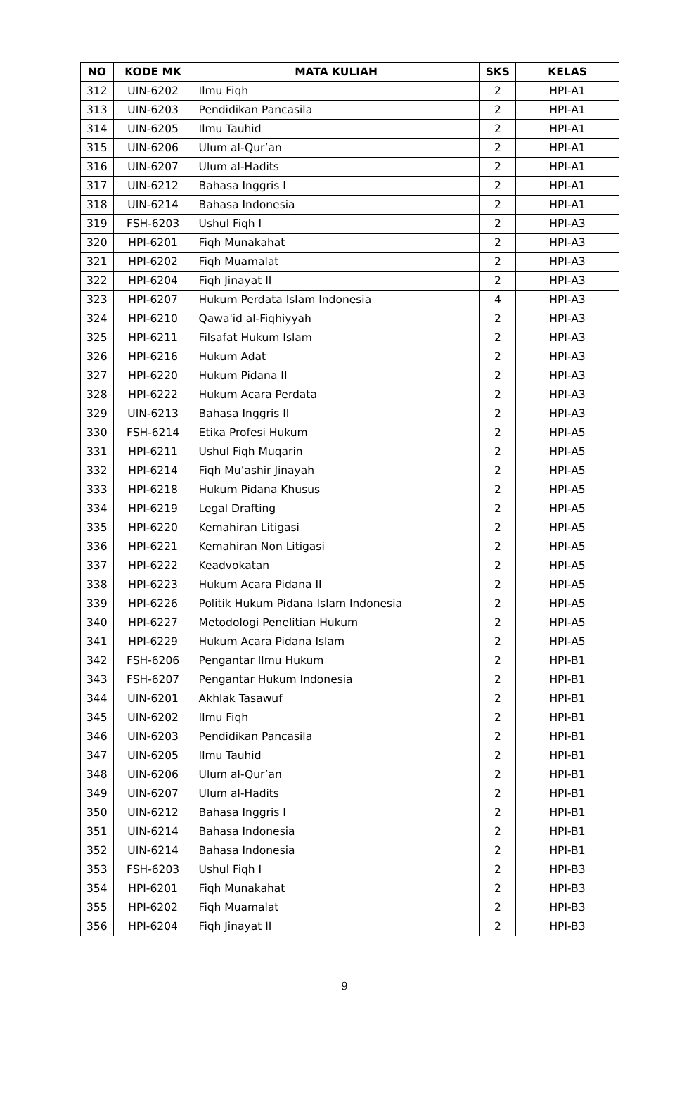| NO | KODE MK | MATA KULIAH | SKS | KELAS |
| --- | --- | --- | --- | --- |
| 312 | UIN-6202 | Ilmu Fiqh | 2 | HPI-A1 |
| 313 | UIN-6203 | Pendidikan Pancasila | 2 | HPI-A1 |
| 314 | UIN-6205 | Ilmu Tauhid | 2 | HPI-A1 |
| 315 | UIN-6206 | Ulum al-Qur’an | 2 | HPI-A1 |
| 316 | UIN-6207 | Ulum al-Hadits | 2 | HPI-A1 |
| 317 | UIN-6212 | Bahasa Inggris I | 2 | HPI-A1 |
| 318 | UIN-6214 | Bahasa Indonesia | 2 | HPI-A1 |
| 319 | FSH-6203 | Ushul Fiqh I | 2 | HPI-A3 |
| 320 | HPI-6201 | Fiqh Munakahat | 2 | HPI-A3 |
| 321 | HPI-6202 | Fiqh Muamalat | 2 | HPI-A3 |
| 322 | HPI-6204 | Fiqh Jinayat II | 2 | HPI-A3 |
| 323 | HPI-6207 | Hukum Perdata Islam Indonesia | 4 | HPI-A3 |
| 324 | HPI-6210 | Qawa'id al-Fiqhiyyah | 2 | HPI-A3 |
| 325 | HPI-6211 | Filsafat Hukum Islam | 2 | HPI-A3 |
| 326 | HPI-6216 | Hukum Adat | 2 | HPI-A3 |
| 327 | HPI-6220 | Hukum Pidana II | 2 | HPI-A3 |
| 328 | HPI-6222 | Hukum Acara Perdata | 2 | HPI-A3 |
| 329 | UIN-6213 | Bahasa Inggris II | 2 | HPI-A3 |
| 330 | FSH-6214 | Etika Profesi Hukum | 2 | HPI-A5 |
| 331 | HPI-6211 | Ushul Fiqh Muqarin | 2 | HPI-A5 |
| 332 | HPI-6214 | Fiqh Mu’ashir Jinayah | 2 | HPI-A5 |
| 333 | HPI-6218 | Hukum Pidana Khusus | 2 | HPI-A5 |
| 334 | HPI-6219 | Legal Drafting | 2 | HPI-A5 |
| 335 | HPI-6220 | Kemahiran Litigasi | 2 | HPI-A5 |
| 336 | HPI-6221 | Kemahiran Non Litigasi | 2 | HPI-A5 |
| 337 | HPI-6222 | Keadvokatan | 2 | HPI-A5 |
| 338 | HPI-6223 | Hukum Acara Pidana II | 2 | HPI-A5 |
| 339 | HPI-6226 | Politik Hukum Pidana Islam Indonesia | 2 | HPI-A5 |
| 340 | HPI-6227 | Metodologi Penelitian Hukum | 2 | HPI-A5 |
| 341 | HPI-6229 | Hukum Acara Pidana Islam | 2 | HPI-A5 |
| 342 | FSH-6206 | Pengantar Ilmu Hukum | 2 | HPI-B1 |
| 343 | FSH-6207 | Pengantar Hukum Indonesia | 2 | HPI-B1 |
| 344 | UIN-6201 | Akhlak Tasawuf | 2 | HPI-B1 |
| 345 | UIN-6202 | Ilmu Fiqh | 2 | HPI-B1 |
| 346 | UIN-6203 | Pendidikan Pancasila | 2 | HPI-B1 |
| 347 | UIN-6205 | Ilmu Tauhid | 2 | HPI-B1 |
| 348 | UIN-6206 | Ulum al-Qur’an | 2 | HPI-B1 |
| 349 | UIN-6207 | Ulum al-Hadits | 2 | HPI-B1 |
| 350 | UIN-6212 | Bahasa Inggris I | 2 | HPI-B1 |
| 351 | UIN-6214 | Bahasa Indonesia | 2 | HPI-B1 |
| 352 | UIN-6214 | Bahasa Indonesia | 2 | HPI-B1 |
| 353 | FSH-6203 | Ushul Fiqh I | 2 | HPI-B3 |
| 354 | HPI-6201 | Fiqh Munakahat | 2 | HPI-B3 |
| 355 | HPI-6202 | Fiqh Muamalat | 2 | HPI-B3 |
| 356 | HPI-6204 | Fiqh Jinayat II | 2 | HPI-B3 |
9